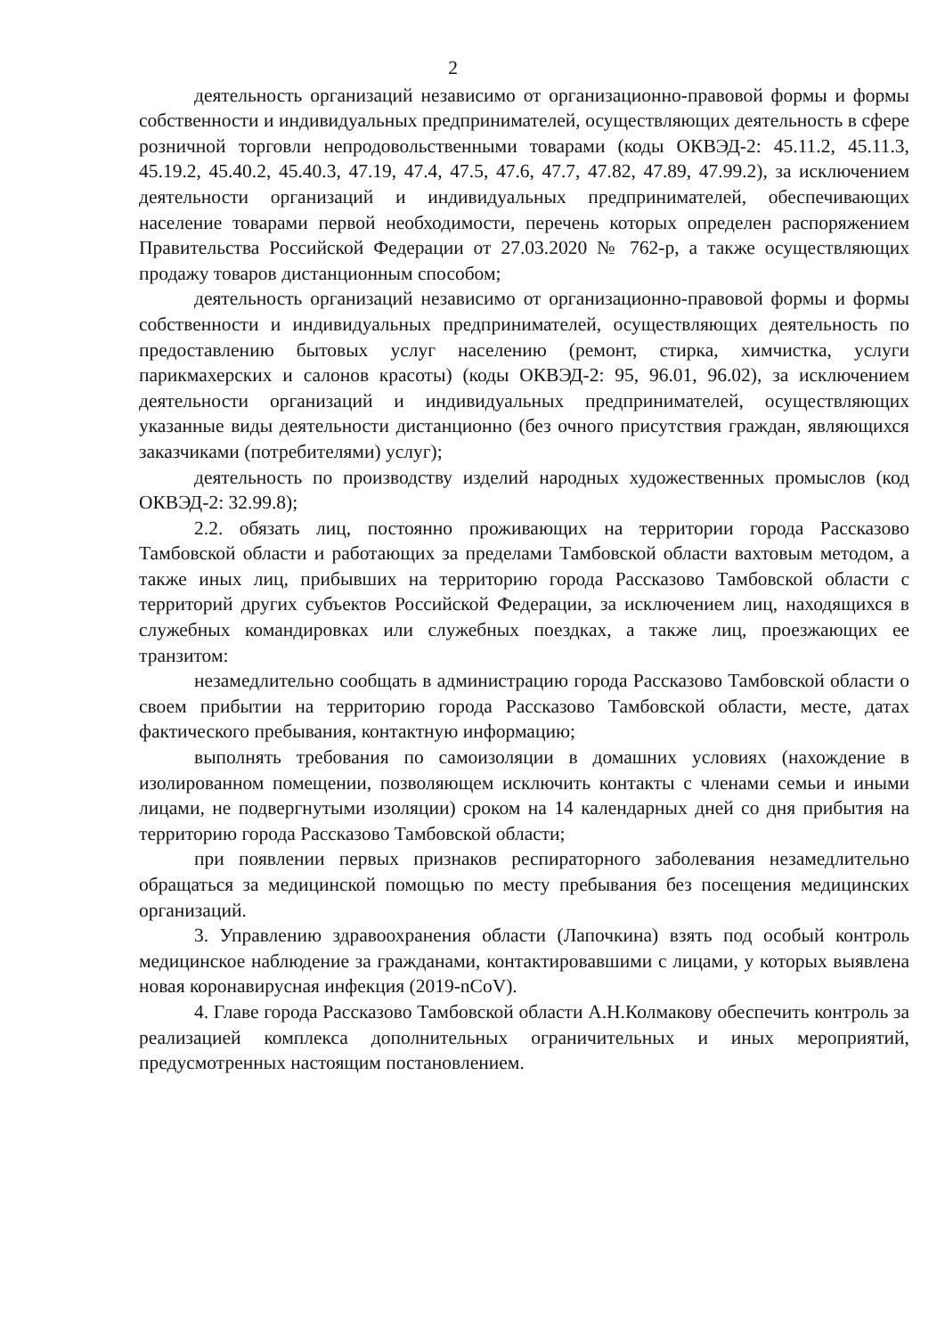2
деятельность организаций независимо от организационно-правовой формы и формы собственности и индивидуальных предпринимателей, осуществляющих деятельность в сфере розничной торговли непродовольственными товарами (коды ОКВЭД-2: 45.11.2, 45.11.3, 45.19.2, 45.40.2, 45.40.3, 47.19, 47.4, 47.5, 47.6, 47.7, 47.82, 47.89, 47.99.2), за исключением деятельности организаций и индивидуальных предпринимателей, обеспечивающих население товарами первой необходимости, перечень которых определен распоряжением Правительства Российской Федерации от 27.03.2020 № 762-р, а также осуществляющих продажу товаров дистанционным способом;
деятельность организаций независимо от организационно-правовой формы и формы собственности и индивидуальных предпринимателей, осуществляющих деятельность по предоставлению бытовых услуг населению (ремонт, стирка, химчистка, услуги парикмахерских и салонов красоты) (коды ОКВЭД-2: 95, 96.01, 96.02), за исключением деятельности организаций и индивидуальных предпринимателей, осуществляющих указанные виды деятельности дистанционно (без очного присутствия граждан, являющихся заказчиками (потребителями) услуг);
деятельность по производству изделий народных художественных промыслов (код ОКВЭД-2: 32.99.8);
2.2. обязать лиц, постоянно проживающих на территории города Рассказово Тамбовской области и работающих за пределами Тамбовской области вахтовым методом, а также иных лиц, прибывших на территорию города Рассказово Тамбовской области с территорий других субъектов Российской Федерации, за исключением лиц, находящихся в служебных командировках или служебных поездках, а также лиц, проезжающих ее транзитом:
незамедлительно сообщать в администрацию города Рассказово Тамбовской области о своем прибытии на территорию города Рассказово Тамбовской области, месте, датах фактического пребывания, контактную информацию;
выполнять требования по самоизоляции в домашних условиях (нахождение в изолированном помещении, позволяющем исключить контакты с членами семьи и иными лицами, не подвергнутыми изоляции) сроком на 14 календарных дней со дня прибытия на территорию города Рассказово Тамбовской области;
при появлении первых признаков респираторного заболевания незамедлительно обращаться за медицинской помощью по месту пребывания без посещения медицинских организаций.
3. Управлению здравоохранения области (Лапочкина) взять под особый контроль медицинское наблюдение за гражданами, контактировавшими с лицами, у которых выявлена новая коронавирусная инфекция (2019-nCoV).
4. Главе города Рассказово Тамбовской области А.Н.Колмакову обеспечить контроль за реализацией комплекса дополнительных ограничительных и иных мероприятий, предусмотренных настоящим постановлением.